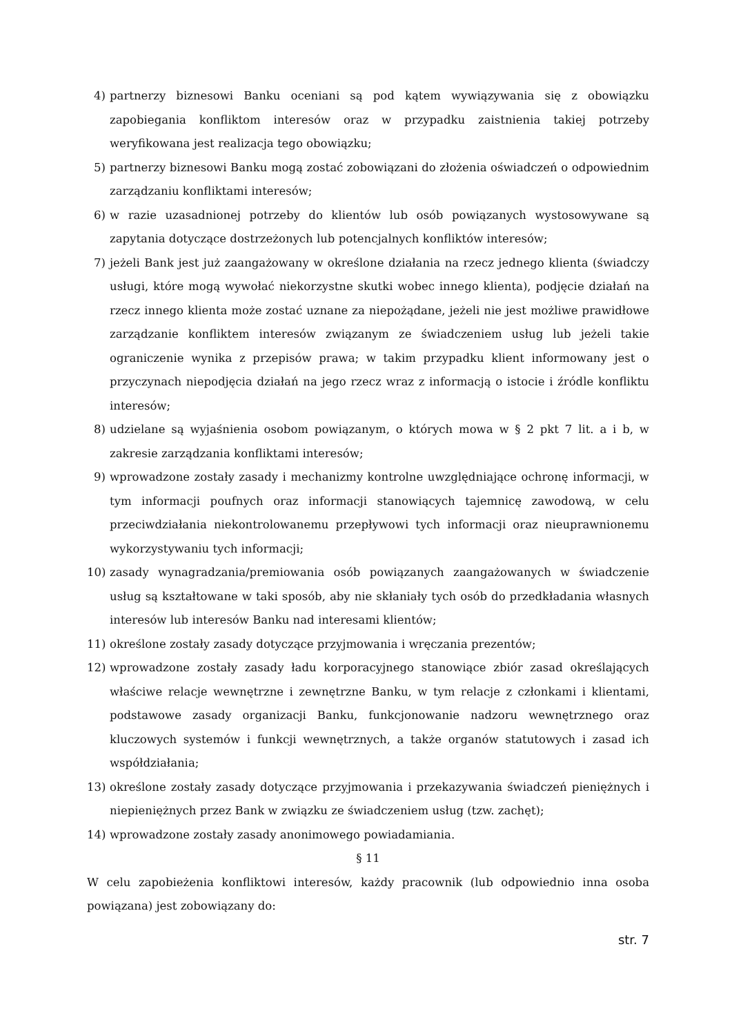4) partnerzy biznesowi Banku oceniani są pod kątem wywiązywania się z obowiązku zapobiegania konfliktom interesów oraz w przypadku zaistnienia takiej potrzeby weryfikowana jest realizacja tego obowiązku;
5) partnerzy biznesowi Banku mogą zostać zobowiązani do złożenia oświadczeń o odpowiednim zarządzaniu konfliktami interesów;
6) w razie uzasadnionej potrzeby do klientów lub osób powiązanych wystosowywane są zapytania dotyczące dostrzeżonych lub potencjalnych konfliktów interesów;
7) jeżeli Bank jest już zaangażowany w określone działania na rzecz jednego klienta (świadczy usługi, które mogą wywołać niekorzystne skutki wobec innego klienta), podjęcie działań na rzecz innego klienta może zostać uznane za niepożądane, jeżeli nie jest możliwe prawidłowe zarządzanie konfliktem interesów związanym ze świadczeniem usług lub jeżeli takie ograniczenie wynika z przepisów prawa; w takim przypadku klient informowany jest o przyczynach niepodjęcia działań na jego rzecz wraz z informacją o istocie i źródle konfliktu interesów;
8) udzielane są wyjaśnienia osobom powiązanym, o których mowa w § 2 pkt 7 lit. a i b, w zakresie zarządzania konfliktami interesów;
9) wprowadzone zostały zasady i mechanizmy kontrolne uwzględniające ochronę informacji, w tym informacji poufnych oraz informacji stanowiących tajemnicę zawodową, w celu przeciwdziałania niekontrolowanemu przepływowi tych informacji oraz nieuprawnionemu wykorzystywaniu tych informacji;
10) zasady wynagradzania/premiowania osób powiązanych zaangażowanych w świadczenie usług są kształtowane w taki sposób, aby nie skłaniały tych osób do przedkładania własnych interesów lub interesów Banku nad interesami klientów;
11) określone zostały zasady dotyczące przyjmowania i wręczania prezentów;
12) wprowadzone zostały zasady ładu korporacyjnego stanowiące zbiór zasad określających właściwe relacje wewnętrzne i zewnętrzne Banku, w tym relacje z członkami i klientami, podstawowe zasady organizacji Banku, funkcjonowanie nadzoru wewnętrznego oraz kluczowych systemów i funkcji wewnętrznych, a także organów statutowych i zasad ich współdziałania;
13) określone zostały zasady dotyczące przyjmowania i przekazywania świadczeń pieniężnych i niepieniężnych przez Bank w związku ze świadczeniem usług (tzw. zachęt);
14) wprowadzone zostały zasady anonimowego powiadamiania.
§ 11
W celu zapobieżenia konfliktowi interesów, każdy pracownik (lub odpowiednio inna osoba powiązana) jest zobowiązany do:
str. 7